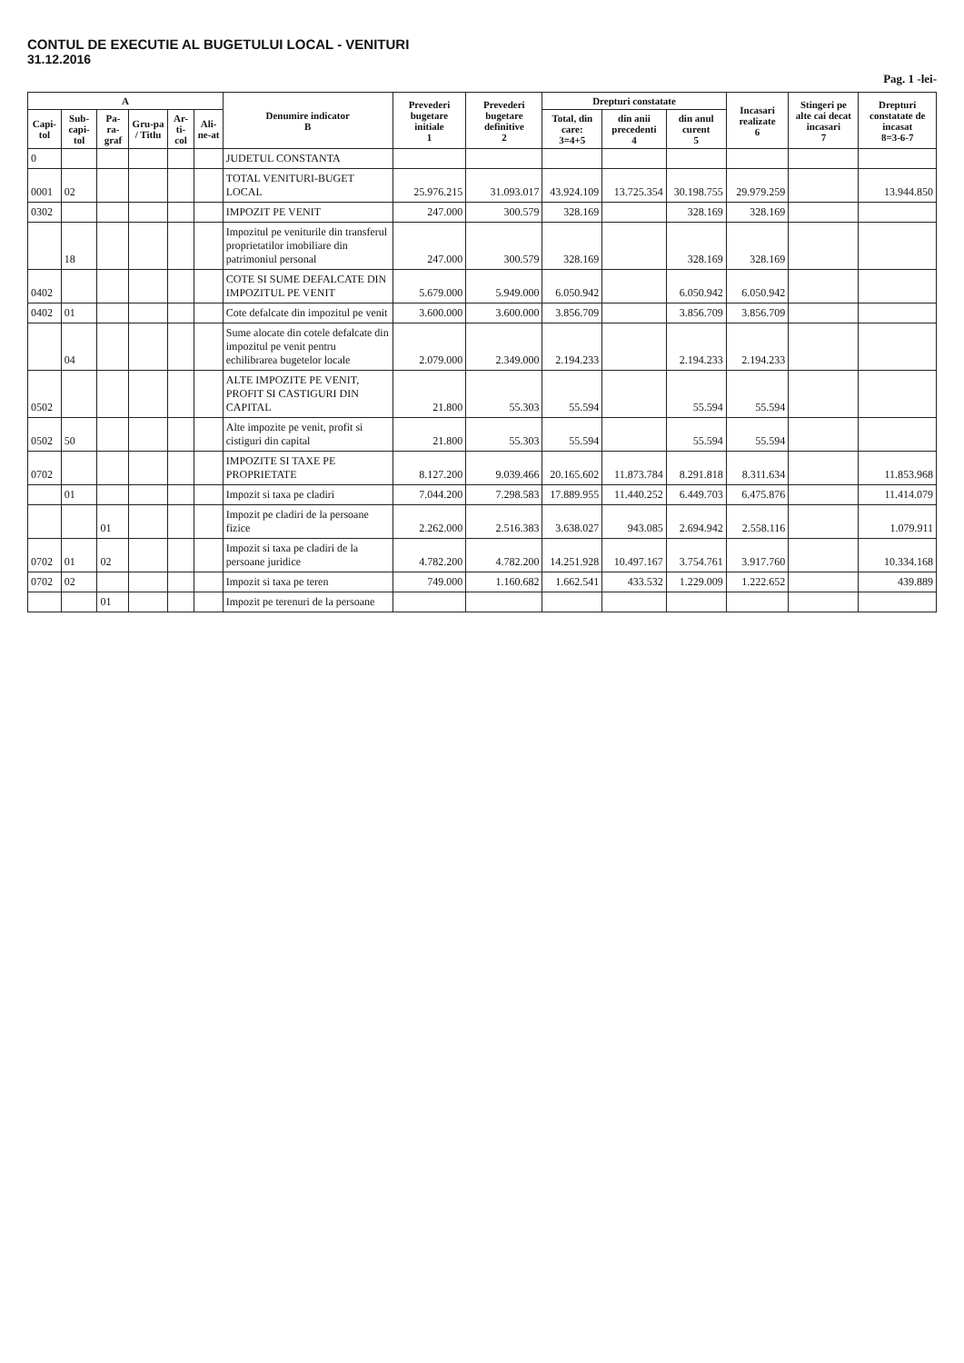CONTUL DE EXECUTIE AL BUGETULUI LOCAL - VENITURI
31.12.2016
Pag. 1 -lei-
| A | | | | | | Denumire indicator B | Prevederi bugetare initiale 1 | Prevederi bugetare definitive 2 | Drepturi constatate | | | Incasari realizate 6 | Stingeri pe alte cai decat incasari 7 | Drepturi constatate de incasat 8=3-6-7 |
| --- | --- | --- | --- | --- | --- | --- | --- | --- | --- | --- | --- | --- | --- | --- |
| Capi-tol | Sub-capi-tol | Pa-ra-graf | Gru-pa / Titlu | Ar-ti-col | Ali-ne-at | | | | Total, din care: 3=4+5 | din anii precedenti 4 | din anul curent 5 | | | |
| 0 | | | | | | JUDETUL CONSTANTA | | | | | | | | |
| 0001 | 02 | | | | | TOTAL VENITURI-BUGET LOCAL | 25.976.215 | 31.093.017 | 43.924.109 | 13.725.354 | 30.198.755 | 29.979.259 | | 13.944.850 |
| 0302 | | | | | | IMPOZIT PE VENIT | 247.000 | 300.579 | 328.169 | | 328.169 | 328.169 | | |
| | 18 | | | | | Impozitul pe veniturile din transferul proprietatilor imobiliare din patrimoniul personal | 247.000 | 300.579 | 328.169 | | 328.169 | 328.169 | | |
| 0402 | | | | | | COTE SI SUME DEFALCATE DIN IMPOZITUL PE VENIT | 5.679.000 | 5.949.000 | 6.050.942 | | 6.050.942 | 6.050.942 | | |
| 0402 | 01 | | | | | Cote defalcate din impozitul pe venit | 3.600.000 | 3.600.000 | 3.856.709 | | 3.856.709 | 3.856.709 | | |
| | 04 | | | | | Sume alocate din cotele defalcate din impozitul pe venit pentru echilibrarea bugetelor locale | 2.079.000 | 2.349.000 | 2.194.233 | | 2.194.233 | 2.194.233 | | |
| 0502 | | | | | | ALTE IMPOZITE PE VENIT, PROFIT SI CASTIGURI DIN CAPITAL | 21.800 | 55.303 | 55.594 | | 55.594 | 55.594 | | |
| 0502 | 50 | | | | | Alte impozite pe venit, profit si cistiguri din capital | 21.800 | 55.303 | 55.594 | | 55.594 | 55.594 | | |
| 0702 | | | | | | IMPOZITE SI TAXE PE PROPRIETATE | 8.127.200 | 9.039.466 | 20.165.602 | 11.873.784 | 8.291.818 | 8.311.634 | | 11.853.968 |
| | 01 | | | | | Impozit si taxa pe cladiri | 7.044.200 | 7.298.583 | 17.889.955 | 11.440.252 | 6.449.703 | 6.475.876 | | 11.414.079 |
| | | 01 | | | | Impozit pe cladiri de la persoane fizice | 2.262.000 | 2.516.383 | 3.638.027 | 943.085 | 2.694.942 | 2.558.116 | | 1.079.911 |
| 0702 | 01 | 02 | | | | Impozit si taxa pe cladiri de la persoane juridice | 4.782.200 | 4.782.200 | 14.251.928 | 10.497.167 | 3.754.761 | 3.917.760 | | 10.334.168 |
| 0702 | 02 | | | | | Impozit si taxa pe teren | 749.000 | 1.160.682 | 1.662.541 | 433.532 | 1.229.009 | 1.222.652 | | 439.889 |
| | | 01 | | | | Impozit pe terenuri de la persoane | | | | | | | | |